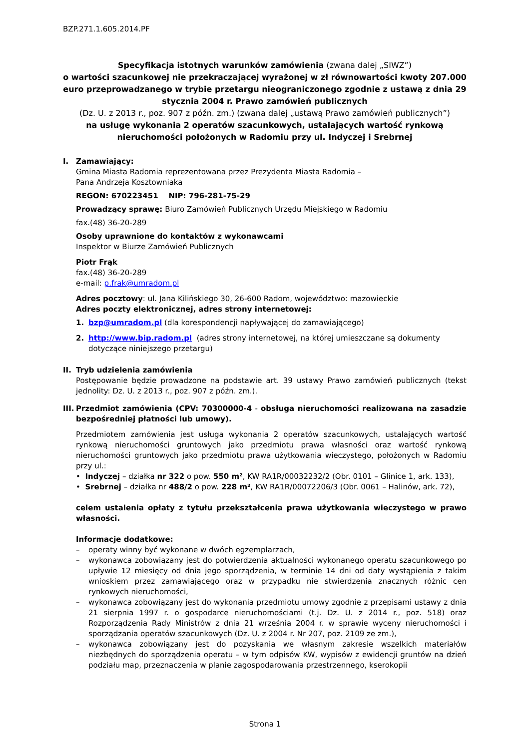BZP.271.1.605.2014.PF
Specyfikacja istotnych warunków zamówienia (zwana dalej „SIWZ”)
o wartości szacunkowej nie przekraczającej wyrażonej w zł równowartości kwoty 207.000 euro przeprowadzanego w trybie przetargu nieograniczonego zgodnie z ustawą z dnia 29 stycznia 2004 r. Prawo zamówień publicznych
(Dz. U. z 2013 r., poz. 907 z późn. zm.) (zwana dalej „ustawą Prawo zamówień publicznych”)
na usługę wykonania 2 operatów szacunkowych, ustalających wartość rynkową nieruchomości położonych w Radomiu przy ul. Indyczej i Srebrnej
I. Zamawiający:
Gmina Miasta Radomia reprezentowana przez Prezydenta Miasta Radomia –
Pana Andrzeja Kosztowniaka
REGON: 670223451 NIP: 796-281-75-29
Prowadzący sprawę: Biuro Zamówień Publicznych Urzędu Miejskiego w Radomiu
fax.(48) 36-20-289
Osoby uprawnione do kontaktów z wykonawcami
Inspektor w Biurze Zamówień Publicznych
Piotr Frąk
fax.(48) 36-20-289
e-mail: p.frak@umradom.pl
Adres pocztowy: ul. Jana Kilińskiego 30, 26-600 Radom, województwo: mazowieckie
Adres poczty elektronicznej, adres strony internetowej:
1. bzp@umradom.pl (dla korespondencji napływającej do zamawiającego)
2. http://www.bip.radom.pl (adres strony internetowej, na której umieszczane są dokumenty dotyczące niniejszego przetargu)
II.
Tryb udzielenia zamówienia
Postępowanie będzie prowadzone na podstawie art. 39 ustawy Prawo zamówień publicznych (tekst jednolity: Dz. U. z 2013 r., poz. 907 z późn. zm.).
III.
Przedmiot zamówienia (CPV: 70300000-4 - obsługa nieruchomości realizowana na zasadzie bezpośredniej płatności lub umowy).
Przedmiotem zamówienia jest usługa wykonania 2 operatów szacunkowych, ustalających wartość rynkową nieruchomości gruntowych jako przedmiotu prawa własności oraz wartość rynkową nieruchomości gruntowych jako przedmiotu prawa użytkowania wieczystego, położonych w Radomiu przy ul.:
• Indyczej – działka nr 322 o pow. 550 m², KW RA1R/00032232/2 (Obr. 0101 – Glinice 1, ark. 133),
• Srebrnej – działka nr 488/2 o pow. 228 m², KW RA1R/00072206/3 (Obr. 0061 – Halinów, ark. 72),
celem ustalenia opłaty z tytułu przekształcenia prawa użytkowania wieczystego w prawo własności.
Informacje dodatkowe:
– operaty winny być wykonane w dwóch egzemplarzach,
– wykonawca zobowiązany jest do potwierdzenia aktualności wykonanego operatu szacunkowego po upływie 12 miesięcy od dnia jego sporządzenia, w terminie 14 dni od daty wystąpienia z takim wnioskiem przez zamawiającego oraz w przypadku nie stwierdzenia znacznych różnic cen rynkowych nieruchomości,
– wykonawca zobowiązany jest do wykonania przedmiotu umowy zgodnie z przepisami ustawy z dnia 21 sierpnia 1997 r. o gospodarce nieruchomościami (t.j. Dz. U. z 2014 r., poz. 518) oraz Rozporządzenia Rady Ministrów z dnia 21 września 2004 r. w sprawie wyceny nieruchomości i sporządzania operatów szacunkowych (Dz. U. z 2004 r. Nr 207, poz. 2109 ze zm.),
– wykonawca zobowiązany jest do pozyskania we własnym zakresie wszelkich materiałów niezbędnych do sporządzenia operatu – w tym odpisów KW, wypisów z ewidencji gruntów na dzień podziału map, przeznaczenia w planie zagospodarowania przestrzennego, kserokopii
Strona 1